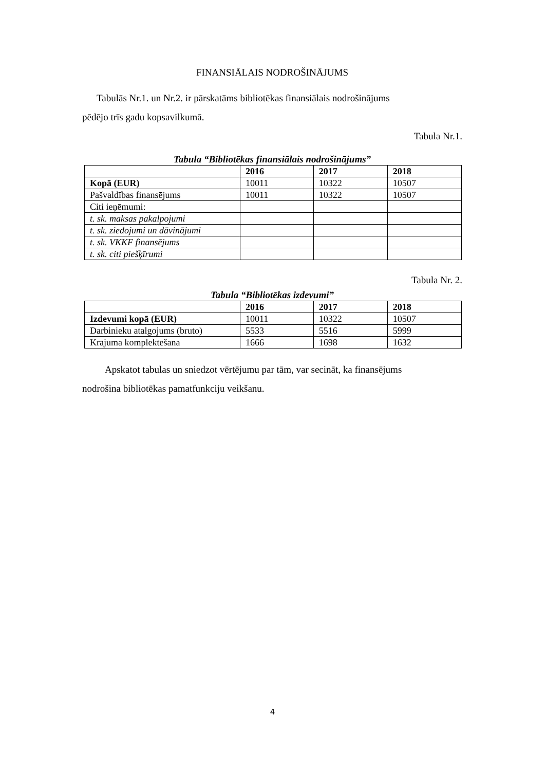FINANSIĀLAIS NODROŠINĀJUMS
Tabulās Nr.1. un Nr.2. ir pārskatāms bibliotēkas finansiālais nodrošinājums
pēdējo trīs gadu kopsavilkumā.
Tabula Nr.1.
Tabula “Bibliotēkas finansiālais nodrošinājums”
| | 2016 | 2017 | 2018 |
| --- | --- | --- | --- |
| Kopā (EUR) | 10011 | 10322 | 10507 |
| Pašvaldības finansējums | 10011 | 10322 | 10507 |
| Citi ieņēmumi: | | | |
| t. sk. maksas pakalpojumi | | | |
| t. sk. ziedojumi un dāvinājumi | | | |
| t. sk. VKKF finansējums | | | |
| t. sk. citi piešķīrumi | | | |
Tabula Nr. 2.
Tabula “Bibliotēkas izdevumi”
| | 2016 | 2017 | 2018 |
| --- | --- | --- | --- |
| Izdevumi kopā (EUR) | 10011 | 10322 | 10507 |
| Darbinieku atalgojums (bruto) | 5533 | 5516 | 5999 |
| Krājuma komplektēšana | 1666 | 1698 | 1632 |
Apskatot tabulas un sniedzot vērtējumu par tām, var secināt, ka finansējums
nodrošina bibliotēkas pamatfunkciju veikšanu.
4